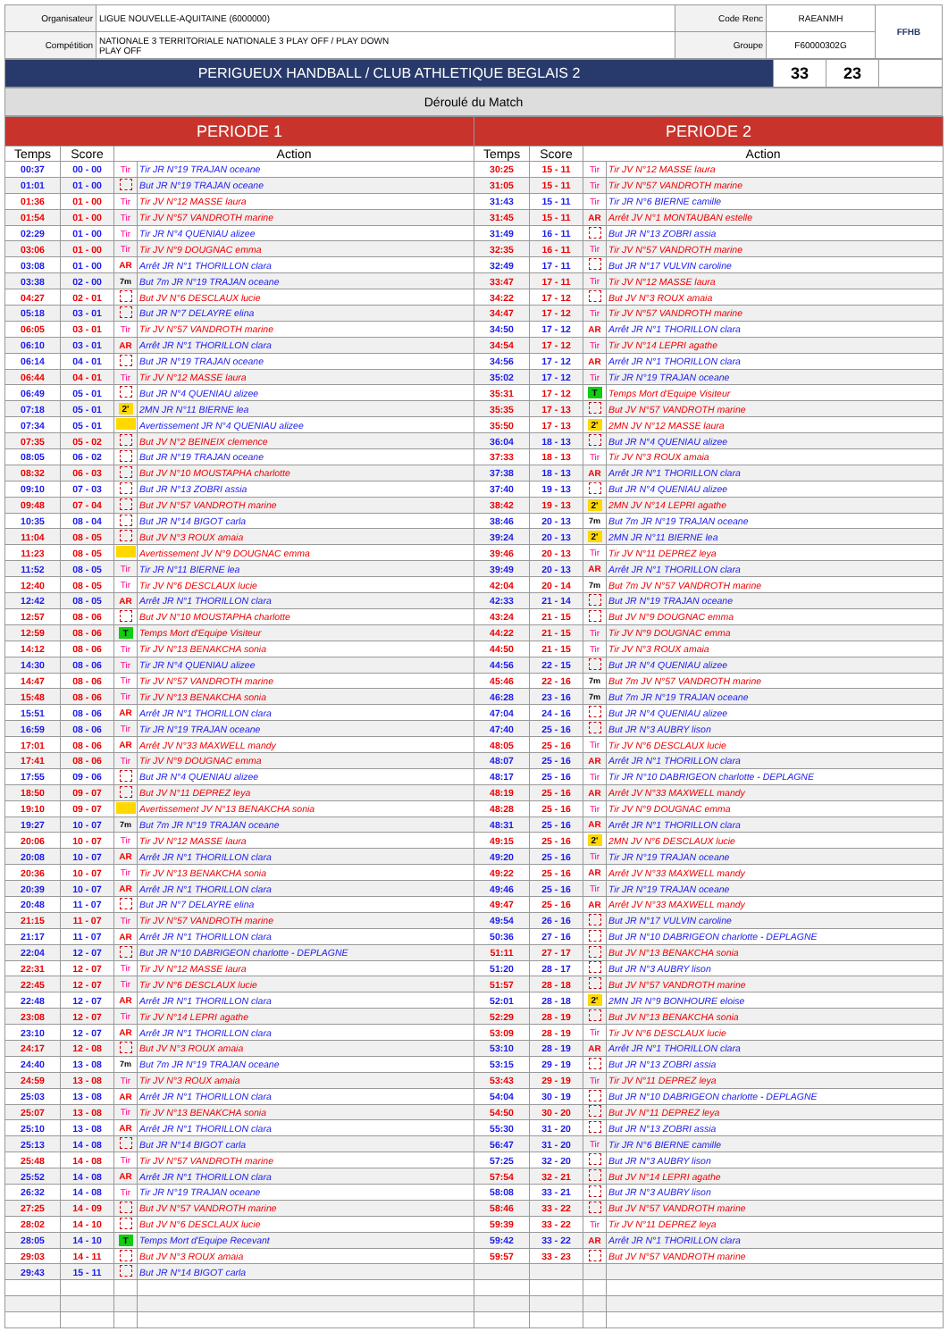| Organisateur | LIGUE NOUVELLE-AQUITAINE (6000000) | Code Renc | RAEANMH | FFHB |
| Compétition | NATIONALE 3 TERRITORIALE NATIONALE 3 PLAY OFF / PLAY DOWN PLAY OFF | Groupe | F60000302G | |
| PERIGUEUX HANDBALL / CLUB ATHLETIQUE BEGLAIS 2 | 33 | 23 | |
Déroulé du Match
| PERIODE 1 | | | | PERIODE 2 | | | |
| --- | --- | --- | --- | --- | --- | --- | --- |
| Temps | Score | Action | | Temps | Score | Action | |
| 00:37 | 00 - 00 | Tir | Tir JR N°19 TRAJAN oceane | 30:25 | 15 - 11 | Tir | Tir JV N°12 MASSE laura |
| 01:01 | 01 - 00 | | But JR N°19 TRAJAN oceane | 31:05 | 15 - 11 | Tir | Tir JV N°57 VANDROTH marine |
| 01:36 | 01 - 00 | Tir | Tir JV N°12 MASSE laura | 31:43 | 15 - 11 | Tir | Tir JR N°6 BIERNE camille |
| 01:54 | 01 - 00 | Tir | Tir JV N°57 VANDROTH marine | 31:45 | 15 - 11 | AR | Arrêt JV N°1 MONTAUBAN estelle |
| 02:29 | 01 - 00 | Tir | Tir JR N°4 QUENIAU alizee | 31:49 | 16 - 11 | | But JR N°13 ZOBRI assia |
| 03:06 | 01 - 00 | Tir | Tir JV N°9 DOUGNAC emma | 32:35 | 16 - 11 | Tir | Tir JV N°57 VANDROTH marine |
| 03:08 | 01 - 00 | AR | Arrêt JR N°1 THORILLON clara | 32:49 | 17 - 11 | | But JR N°17 VULVIN caroline |
| 03:38 | 02 - 00 | 7m | But 7m JR N°19 TRAJAN oceane | 33:47 | 17 - 11 | Tir | Tir JV N°12 MASSE laura |
| 04:27 | 02 - 01 | | But JV N°6 DESCLAUX lucie | 34:22 | 17 - 12 | | But JV N°3 ROUX amaia |
| 05:18 | 03 - 01 | | But JR N°7 DELAYRE elina | 34:47 | 17 - 12 | Tir | Tir JV N°57 VANDROTH marine |
| 06:05 | 03 - 01 | Tir | Tir JV N°57 VANDROTH marine | 34:50 | 17 - 12 | AR | Arrêt JR N°1 THORILLON clara |
| 06:10 | 03 - 01 | AR | Arrêt JR N°1 THORILLON clara | 34:54 | 17 - 12 | Tir | Tir JV N°14 LEPRI agathe |
| 06:14 | 04 - 01 | | But JR N°19 TRAJAN oceane | 34:56 | 17 - 12 | AR | Arrêt JR N°1 THORILLON clara |
| 06:44 | 04 - 01 | Tir | Tir JV N°12 MASSE laura | 35:02 | 17 - 12 | Tir | Tir JR N°19 TRAJAN oceane |
| 06:49 | 05 - 01 | | But JR N°4 QUENIAU alizee | 35:31 | 17 - 12 | T | Temps Mort d'Equipe Visiteur |
| 07:18 | 05 - 01 | 2' | 2MN JR N°11 BIERNE lea | 35:35 | 17 - 13 | | But JV N°57 VANDROTH marine |
| 07:34 | 05 - 01 | | Avertissement JR N°4 QUENIAU alizee | 35:50 | 17 - 13 | 2' | 2MN JV N°12 MASSE laura |
| 07:35 | 05 - 02 | | But JV N°2 BEINEIX clemence | 36:04 | 18 - 13 | | But JR N°4 QUENIAU alizee |
| 08:05 | 06 - 02 | | But JR N°19 TRAJAN oceane | 37:33 | 18 - 13 | Tir | Tir JV N°3 ROUX amaia |
| 08:32 | 06 - 03 | | But JV N°10 MOUSTAPHA charlotte | 37:38 | 18 - 13 | AR | Arrêt JR N°1 THORILLON clara |
| 09:10 | 07 - 03 | | But JR N°13 ZOBRI assia | 37:40 | 19 - 13 | | But JR N°4 QUENIAU alizee |
| 09:48 | 07 - 04 | | But JV N°57 VANDROTH marine | 38:42 | 19 - 13 | 2' | 2MN JV N°14 LEPRI agathe |
| 10:35 | 08 - 04 | | But JR N°14 BIGOT carla | 38:46 | 20 - 13 | 7m | But 7m JR N°19 TRAJAN oceane |
| 11:04 | 08 - 05 | | But JV N°3 ROUX amaia | 39:24 | 20 - 13 | 2' | 2MN JR N°11 BIERNE lea |
| 11:23 | 08 - 05 | | Avertissement JV N°9 DOUGNAC emma | 39:46 | 20 - 13 | Tir | Tir JV N°11 DEPREZ leya |
| 11:52 | 08 - 05 | Tir | Tir JR N°11 BIERNE lea | 39:49 | 20 - 13 | AR | Arrêt JR N°1 THORILLON clara |
| 12:40 | 08 - 05 | Tir | Tir JV N°6 DESCLAUX lucie | 42:04 | 20 - 14 | 7m | But 7m JV N°57 VANDROTH marine |
| 12:42 | 08 - 05 | AR | Arrêt JR N°1 THORILLON clara | 42:33 | 21 - 14 | | But JR N°19 TRAJAN oceane |
| 12:57 | 08 - 06 | | But JV N°10 MOUSTAPHA charlotte | 43:24 | 21 - 15 | | But JV N°9 DOUGNAC emma |
| 12:59 | 08 - 06 | T | Temps Mort d'Equipe Visiteur | 44:22 | 21 - 15 | Tir | Tir JV N°9 DOUGNAC emma |
| 14:12 | 08 - 06 | Tir | Tir JV N°13 BENAKCHA sonia | 44:50 | 21 - 15 | Tir | Tir JV N°3 ROUX amaia |
| 14:30 | 08 - 06 | Tir | Tir JR N°4 QUENIAU alizee | 44:56 | 22 - 15 | | But JR N°4 QUENIAU alizee |
| 14:47 | 08 - 06 | Tir | Tir JV N°57 VANDROTH marine | 45:46 | 22 - 16 | 7m | But 7m JV N°57 VANDROTH marine |
| 15:48 | 08 - 06 | Tir | Tir JV N°13 BENAKCHA sonia | 46:28 | 23 - 16 | 7m | But 7m JR N°19 TRAJAN oceane |
| 15:51 | 08 - 06 | AR | Arrêt JR N°1 THORILLON clara | 47:04 | 24 - 16 | | But JR N°4 QUENIAU alizee |
| 16:59 | 08 - 06 | Tir | Tir JR N°19 TRAJAN oceane | 47:40 | 25 - 16 | | But JR N°3 AUBRY lison |
| 17:01 | 08 - 06 | AR | Arrêt JV N°33 MAXWELL mandy | 48:05 | 25 - 16 | Tir | Tir JV N°6 DESCLAUX lucie |
| 17:41 | 08 - 06 | Tir | Tir JV N°9 DOUGNAC emma | 48:07 | 25 - 16 | AR | Arrêt JR N°1 THORILLON clara |
| 17:55 | 09 - 06 | | But JR N°4 QUENIAU alizee | 48:17 | 25 - 16 | Tir | Tir JR N°10 DABRIGEON charlotte - DEPLAGNE |
| 18:50 | 09 - 07 | | But JV N°11 DEPREZ leya | 48:19 | 25 - 16 | AR | Arrêt JV N°33 MAXWELL mandy |
| 19:10 | 09 - 07 | | Avertissement JV N°13 BENAKCHA sonia | 48:28 | 25 - 16 | Tir | Tir JV N°9 DOUGNAC emma |
| 19:27 | 10 - 07 | 7m | But 7m JR N°19 TRAJAN oceane | 48:31 | 25 - 16 | AR | Arrêt JR N°1 THORILLON clara |
| 20:06 | 10 - 07 | Tir | Tir JV N°12 MASSE laura | 49:15 | 25 - 16 | 2' | 2MN JV N°6 DESCLAUX lucie |
| 20:08 | 10 - 07 | AR | Arrêt JR N°1 THORILLON clara | 49:20 | 25 - 16 | Tir | Tir JR N°19 TRAJAN oceane |
| 20:36 | 10 - 07 | Tir | Tir JV N°13 BENAKCHA sonia | 49:22 | 25 - 16 | AR | Arrêt JV N°33 MAXWELL mandy |
| 20:39 | 10 - 07 | AR | Arrêt JR N°1 THORILLON clara | 49:46 | 25 - 16 | Tir | Tir JR N°19 TRAJAN oceane |
| 20:48 | 11 - 07 | | But JR N°7 DELAYRE elina | 49:47 | 25 - 16 | AR | Arrêt JV N°33 MAXWELL mandy |
| 21:15 | 11 - 07 | Tir | Tir JV N°57 VANDROTH marine | 49:54 | 26 - 16 | | But JR N°17 VULVIN caroline |
| 21:17 | 11 - 07 | AR | Arrêt JR N°1 THORILLON clara | 50:36 | 27 - 16 | | But JR N°10 DABRIGEON charlotte - DEPLAGNE |
| 22:04 | 12 - 07 | | But JR N°10 DABRIGEON charlotte - DEPLAGNE | 51:11 | 27 - 17 | | But JV N°13 BENAKCHA sonia |
| 22:31 | 12 - 07 | Tir | Tir JV N°12 MASSE laura | 51:20 | 28 - 17 | | But JR N°3 AUBRY lison |
| 22:45 | 12 - 07 | Tir | Tir JV N°6 DESCLAUX lucie | 51:57 | 28 - 18 | | But JV N°57 VANDROTH marine |
| 22:48 | 12 - 07 | AR | Arrêt JR N°1 THORILLON clara | 52:01 | 28 - 18 | 2' | 2MN JR N°9 BONHOURE eloise |
| 23:08 | 12 - 07 | Tir | Tir JV N°14 LEPRI agathe | 52:29 | 28 - 19 | | But JV N°13 BENAKCHA sonia |
| 23:10 | 12 - 07 | AR | Arrêt JR N°1 THORILLON clara | 53:09 | 28 - 19 | Tir | Tir JV N°6 DESCLAUX lucie |
| 24:17 | 12 - 08 | | But JV N°3 ROUX amaia | 53:10 | 28 - 19 | AR | Arrêt JR N°1 THORILLON clara |
| 24:40 | 13 - 08 | 7m | But 7m JR N°19 TRAJAN oceane | 53:15 | 29 - 19 | | But JR N°13 ZOBRI assia |
| 24:59 | 13 - 08 | Tir | Tir JV N°3 ROUX amaia | 53:43 | 29 - 19 | Tir | Tir JV N°11 DEPREZ leya |
| 25:03 | 13 - 08 | AR | Arrêt JR N°1 THORILLON clara | 54:04 | 30 - 19 | | But JR N°10 DABRIGEON charlotte - DEPLAGNE |
| 25:07 | 13 - 08 | Tir | Tir JV N°13 BENAKCHA sonia | 54:50 | 30 - 20 | | But JV N°11 DEPREZ leya |
| 25:10 | 13 - 08 | AR | Arrêt JR N°1 THORILLON clara | 55:30 | 31 - 20 | | But JR N°13 ZOBRI assia |
| 25:13 | 14 - 08 | | But JR N°14 BIGOT carla | 56:47 | 31 - 20 | Tir | Tir JR N°6 BIERNE camille |
| 25:48 | 14 - 08 | Tir | Tir JV N°57 VANDROTH marine | 57:25 | 32 - 20 | | But JR N°3 AUBRY lison |
| 25:52 | 14 - 08 | AR | Arrêt JR N°1 THORILLON clara | 57:54 | 32 - 21 | | But JV N°14 LEPRI agathe |
| 26:32 | 14 - 08 | Tir | Tir JR N°19 TRAJAN oceane | 58:08 | 33 - 21 | | But JR N°3 AUBRY lison |
| 27:25 | 14 - 09 | | But JV N°57 VANDROTH marine | 58:46 | 33 - 22 | | But JV N°57 VANDROTH marine |
| 28:02 | 14 - 10 | | But JV N°6 DESCLAUX lucie | 59:39 | 33 - 22 | Tir | Tir JV N°11 DEPREZ leya |
| 28:05 | 14 - 10 | T | Temps Mort d'Equipe Recevant | 59:42 | 33 - 22 | AR | Arrêt JR N°1 THORILLON clara |
| 29:03 | 14 - 11 | | But JV N°3 ROUX amaia | 59:57 | 33 - 23 | | But JV N°57 VANDROTH marine |
| 29:43 | 15 - 11 | | But JR N°14 BIGOT carla | | | | |